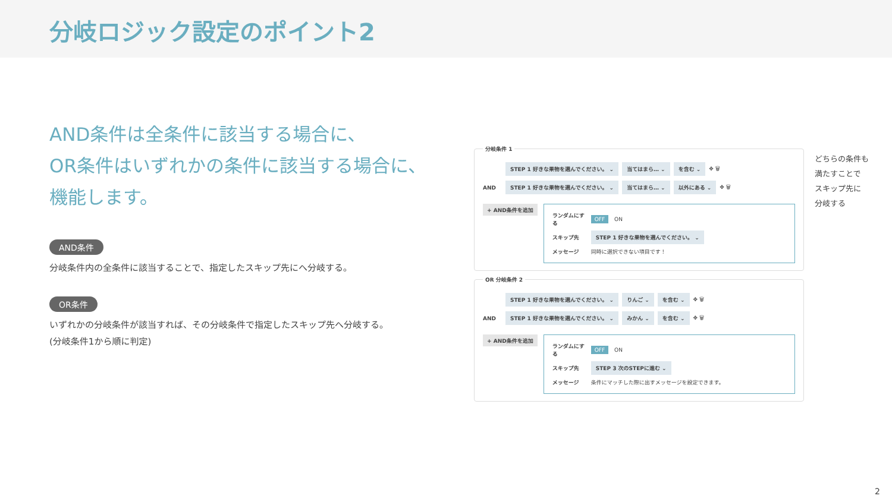分岐ロジック設定のポイント2
AND条件は全条件に該当する場合に、
OR条件はいずれかの条件に該当する場合に、
機能します。
AND条件
分岐条件内の全条件に該当することで、指定したスキップ先にへ分岐する。
OR条件
いずれかの分岐条件が該当すれば、その分岐条件で指定したスキップ先へ分岐する。
(分岐条件1から順に判定)
分岐条件 1
STEP 1 好きな果物を選んでください。 ⌄ 当てはまら… ⌄ を含む ⌄ ✥ 🗑
AND STEP 1 好きな果物を選んでください。 ⌄ 当てはまら… ⌄ 以外にある ⌄ ✥ 🗑
+ AND条件を追加
ランダムにする OFF ON
スキップ先 STEP 1 好きな果物を選んでください。 ⌄
メッセージ 同時に選択できない項目です！
OR 分岐条件 2
STEP 1 好きな果物を選んでください。 ⌄ りんご ⌄ を含む ⌄ ✥ 🗑
AND STEP 1 好きな果物を選んでください。 ⌄ みかん ⌄ を含む ⌄ ✥ 🗑
+ AND条件を追加
ランダムにする OFF ON
スキップ先 STEP 3 次のSTEPに進む ⌄
メッセージ 条件にマッチした際に出すメッセージを設定できます。
どちらの条件も
満たすことで
スキップ先に
分岐する
2